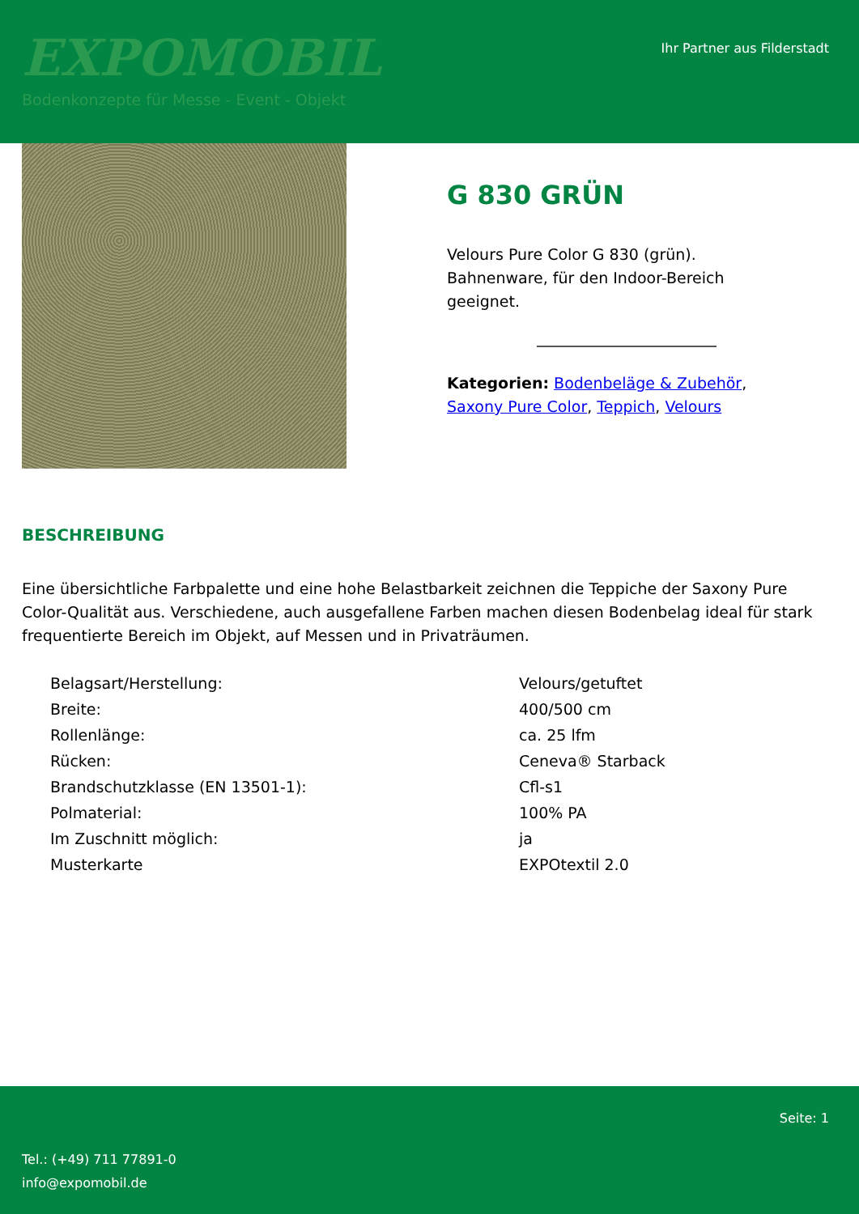EXPOMOBIL
Bodenkonzepte für Messe - Event - Objekt
Ihr Partner aus Filderstadt
G 830 GRÜN
Velours Pure Color G 830 (grün). Bahnenware, für den Indoor-Bereich geeignet.
Kategorien: Bodenbeläge & Zubehör, Saxony Pure Color, Teppich, Velours
BESCHREIBUNG
Eine übersichtliche Farbpalette und eine hohe Belastbarkeit zeichnen die Teppiche der Saxony Pure Color-Qualität aus. Verschiedene, auch ausgefallene Farben machen diesen Bodenbelag ideal für stark frequentierte Bereich im Objekt, auf Messen und in Privaträumen.
| Belagsart/Herstellung: | Velours/getuftet |
| Breite: | 400/500 cm |
| Rollenlänge: | ca. 25 lfm |
| Rücken: | Ceneva® Starback |
| Brandschutzklasse (EN 13501-1): | Cfl-s1 |
| Polmaterial: | 100% PA |
| Im Zuschnitt möglich: | ja |
| Musterkarte | EXPOtextil 2.0 |
Seite: 1
Tel.: (+49) 711 77891-0
info@expomobil.de